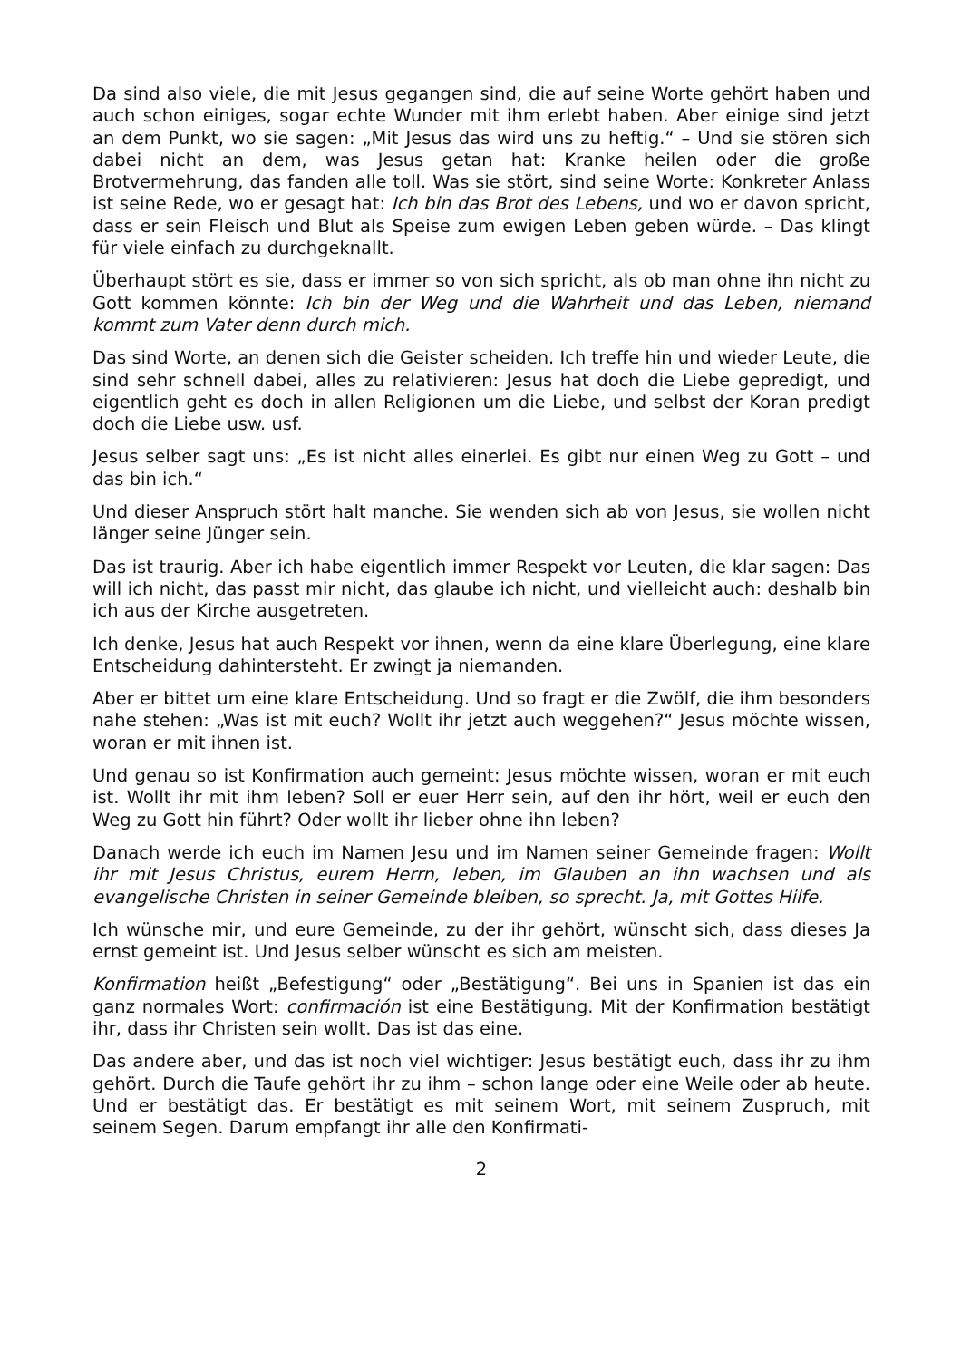Da sind also viele, die mit Jesus gegangen sind, die auf seine Worte gehört haben und auch schon einiges, sogar echte Wunder mit ihm erlebt haben. Aber einige sind jetzt an dem Punkt, wo sie sagen: „Mit Jesus das wird uns zu heftig.“ – Und sie stören sich dabei nicht an dem, was Jesus getan hat: Kranke heilen oder die große Brotvermehrung, das fanden alle toll. Was sie stört, sind seine Worte: Konkreter Anlass ist seine Rede, wo er gesagt hat: Ich bin das Brot des Lebens, und wo er davon spricht, dass er sein Fleisch und Blut als Speise zum ewigen Leben geben würde. – Das klingt für viele einfach zu durchgeknallt.
Überhaupt stört es sie, dass er immer so von sich spricht, als ob man ohne ihn nicht zu Gott kommen könnte: Ich bin der Weg und die Wahrheit und das Leben, niemand kommt zum Vater denn durch mich.
Das sind Worte, an denen sich die Geister scheiden. Ich treffe hin und wieder Leute, die sind sehr schnell dabei, alles zu relativieren: Jesus hat doch die Liebe gepredigt, und eigentlich geht es doch in allen Religionen um die Liebe, und selbst der Koran predigt doch die Liebe usw. usf.
Jesus selber sagt uns: „Es ist nicht alles einerlei. Es gibt nur einen Weg zu Gott – und das bin ich.“
Und dieser Anspruch stört halt manche. Sie wenden sich ab von Jesus, sie wollen nicht länger seine Jünger sein.
Das ist traurig. Aber ich habe eigentlich immer Respekt vor Leuten, die klar sagen: Das will ich nicht, das passt mir nicht, das glaube ich nicht, und vielleicht auch: deshalb bin ich aus der Kirche ausgetreten.
Ich denke, Jesus hat auch Respekt vor ihnen, wenn da eine klare Überlegung, eine klare Entscheidung dahintersteht. Er zwingt ja niemanden.
Aber er bittet um eine klare Entscheidung. Und so fragt er die Zwölf, die ihm besonders nahe stehen: „Was ist mit euch? Wollt ihr jetzt auch weggehen?“ Jesus möchte wissen, woran er mit ihnen ist.
Und genau so ist Konfirmation auch gemeint: Jesus möchte wissen, woran er mit euch ist. Wollt ihr mit ihm leben? Soll er euer Herr sein, auf den ihr hört, weil er euch den Weg zu Gott hin führt? Oder wollt ihr lieber ohne ihn leben?
Danach werde ich euch im Namen Jesu und im Namen seiner Gemeinde fragen: Wollt ihr mit Jesus Christus, eurem Herrn, leben, im Glauben an ihn wachsen und als evangelische Christen in seiner Gemeinde bleiben, so sprecht. Ja, mit Gottes Hilfe.
Ich wünsche mir, und eure Gemeinde, zu der ihr gehört, wünscht sich, dass dieses Ja ernst gemeint ist. Und Jesus selber wünscht es sich am meisten.
Konfirmation heißt „Befestigung“ oder „Bestätigung“. Bei uns in Spanien ist das ein ganz normales Wort: confirmación ist eine Bestätigung. Mit der Konfirmation bestätigt ihr, dass ihr Christen sein wollt. Das ist das eine.
Das andere aber, und das ist noch viel wichtiger: Jesus bestätigt euch, dass ihr zu ihm gehört. Durch die Taufe gehört ihr zu ihm – schon lange oder eine Weile oder ab heute. Und er bestätigt das. Er bestätigt es mit seinem Wort, mit seinem Zuspruch, mit seinem Segen. Darum empfangt ihr alle den Konfirmati-
2